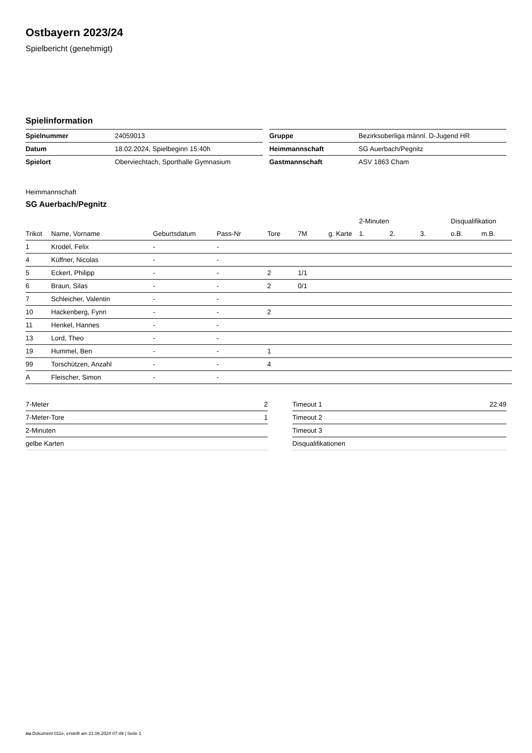Ostbayern 2023/24
Spielbericht (genehmigt)
Spielinformation
| Spielnummer | 24059013 |
| Datum | 18.02.2024, Spielbeginn 15:40h |
| Spielort | Oberviechtach, Sporthalle Gymnasium |
| Gruppe | Bezirksoberliga männl. D-Jugend HR |
| Heimmannschaft | SG Auerbach/Pegnitz |
| Gastmannschaft | ASV 1863 Cham |
Heimmannschaft
SG Auerbach/Pegnitz
| | | | | | | | 2-Minuten | | | Disqualifikation | |
| --- | --- | --- | --- | --- | --- | --- | --- | --- | --- | --- | --- |
| Trikot | Name, Vorname | Geburtsdatum | Pass-Nr | Tore | 7M | g. Karte | 1. | 2. | 3. | o.B. | m.B. |
| 1 | Krodel, Felix | - | - | | | | | | | | |
| 4 | Küffner, Nicolas | - | - | | | | | | | | |
| 5 | Eckert, Philipp | - | - | 2 | 1/1 | | | | | | |
| 6 | Braun, Silas | - | - | 2 | 0/1 | | | | | | |
| 7 | Schleicher, Valentin | - | - | | | | | | | | |
| 10 | Hackenberg, Fynn | - | - | 2 | | | | | | | |
| 11 | Henkel, Hannes | - | - | | | | | | | | |
| 13 | Lord, Theo | - | - | | | | | | | | |
| 19 | Hummel, Ben | - | - | 1 | | | | | | | |
| 99 | Torschützen, Anzahl | - | - | 4 | | | | | | | |
| A | Fleischer, Simon | - | - | | | | | | | | |
| 7-Meter | 2 |
| 7-Meter-Tore | 1 |
| 2-Minuten | |
| gelbe Karten | |
| Timeout 1 | 22:49 |
| Timeout 2 | |
| Timeout 3 | |
| Disqualifikationen | |
nu.Dokument 011e, erstellt am 21.06.2024 07:49 | Seite 1